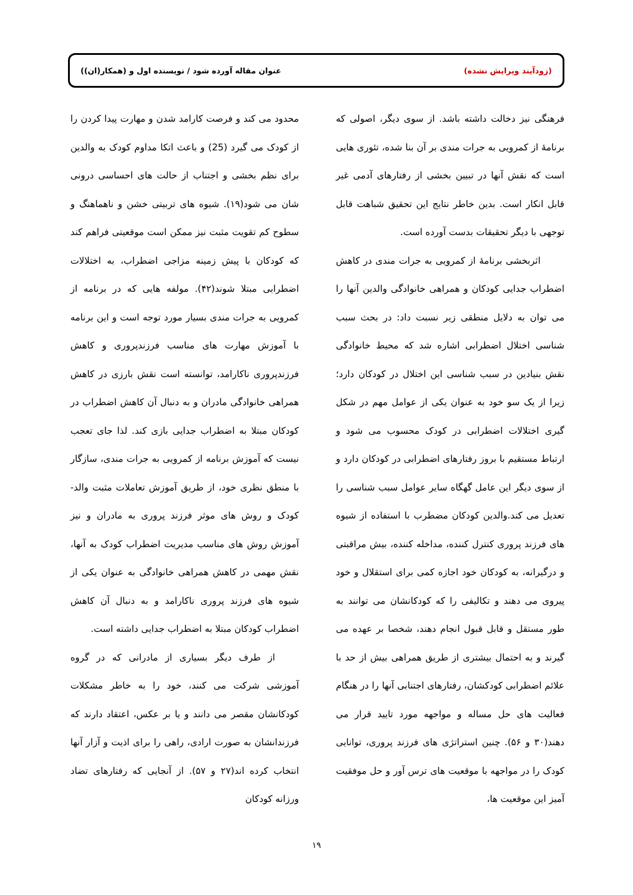(زودآیند ویرایش نشده) عنوان مقاله آورده شود / نویسنده اول و (همکار(ان))
فرهنگی نیز دخالت داشته باشد. از سوی دیگر، اصولی که برنامهٔ از کمرویی به جرات مندی بر آن بنا شده، تئوری هایی است که نقش آنها در تبیین بخشی از رفتارهای آدمی غیر قابل انکار است. بدین خاطر نتایج این تحقیق شباهت قابل توجهی با دیگر تحقیقات بدست آورده است.
اثربخشی برنامهٔ از کمرویی به جرات مندی در کاهش اضطراب جدایی کودکان و همراهی خانوادگی والدین آنها را می توان به دلایل منطقی زیر نسبت داد: در بحث سبب شناسی اختلال اضطرابی اشاره شد که محیط خانوادگی نقش بنیادین در سبب شناسی این اختلال در کودکان دارد؛ زیرا از یک سو خود به عنوان یکی از عوامل مهم در شکل گیری اختلالات اضطرابی در کودک محسوب می شود و ارتباط مستقیم با بروز رفتارهای اضطرابی در کودکان دارد و از سوی دیگر این عامل گهگاه سایر عوامل سبب شناسی را تعدیل می کند.والدین کودکان مضطرب با استفاده از شیوه های فرزند پروری کنترل کننده، مداخله کننده، بیش مراقبتی و درگیرانه، به کودکان خود اجازه کمی برای استقلال و خود پیروی می دهند و تکالیفی را که کودکانشان می توانند به طور مستقل و قابل قبول انجام دهند، شخصا بر عهده می گیرند و به احتمال بیشتری از طریق همراهی بیش از حد با علائم اضطرابی کودکشان، رفتارهای اجتنابی آنها را در هنگام فعالیت های حل مساله و مواجهه مورد تایید قرار می دهند(۳۰ و ۵۶). چنین استراتژی های فرزند پروری، توانایی کودک را در مواجهه با موقعیت های ترس آور و حل موفقیت آمیز این موقعیت ها،
محدود می کند و فرصت کارامد شدن و مهارت پیدا کردن را از کودک می گیرد (25) و باعث اتکا مداوم کودک به والدین برای نظم بخشی و اجتناب از حالت های احساسی درونی شان می شود(۱۹). شیوه های تربیتی خشن و ناهماهنگ و سطوح کم تقویت مثبت نیز ممکن است موقعیتی فراهم کند که کودکان با پیش زمینه مزاجی اضطراب، به اختلالات اضطرابی مبتلا شوند(۴۲). مولفه هایی که در برنامه از کمرویی به جرات مندی بسیار مورد توجه است و این برنامه با آموزش مهارت های مناسب فرزندپروری و کاهش فرزندپروری ناکارامد، توانسته است نقش بارزی در کاهش همراهی خانوادگی مادران و به دنبال آن کاهش اضطراب در کودکان مبتلا به اضطراب جدایی بازی کند. لذا جای تعجب نیست که آموزش برنامه از کمرویی به جرات مندی، سازگار با منطق نظری خود، از طریق آموزش تعاملات مثبت والد-کودک و روش های موثر فرزند پروری به مادران و نیز آموزش روش های مناسب مدیریت اضطراب کودک به آنها، نقش مهمی در کاهش همراهی خانوادگی به عنوان یکی از شیوه های فرزند پروری ناکارامد و به دنبال آن کاهش اضطراب کودکان مبتلا به اضطراب جدایی داشته است.
از طرف دیگر بسیاری از مادرانی که در گروه آموزشی شرکت می کنند، خود را به خاطر مشکلات کودکانشان مقصر می دانند و یا بر عکس، اعتقاد دارند که فرزندانشان به صورت ارادی، راهی را برای اذیت و آزار آنها انتخاب کرده اند(۲۷ و ۵۷). از آنجایی که رفتارهای تضاد ورزانه کودکان
۱۹